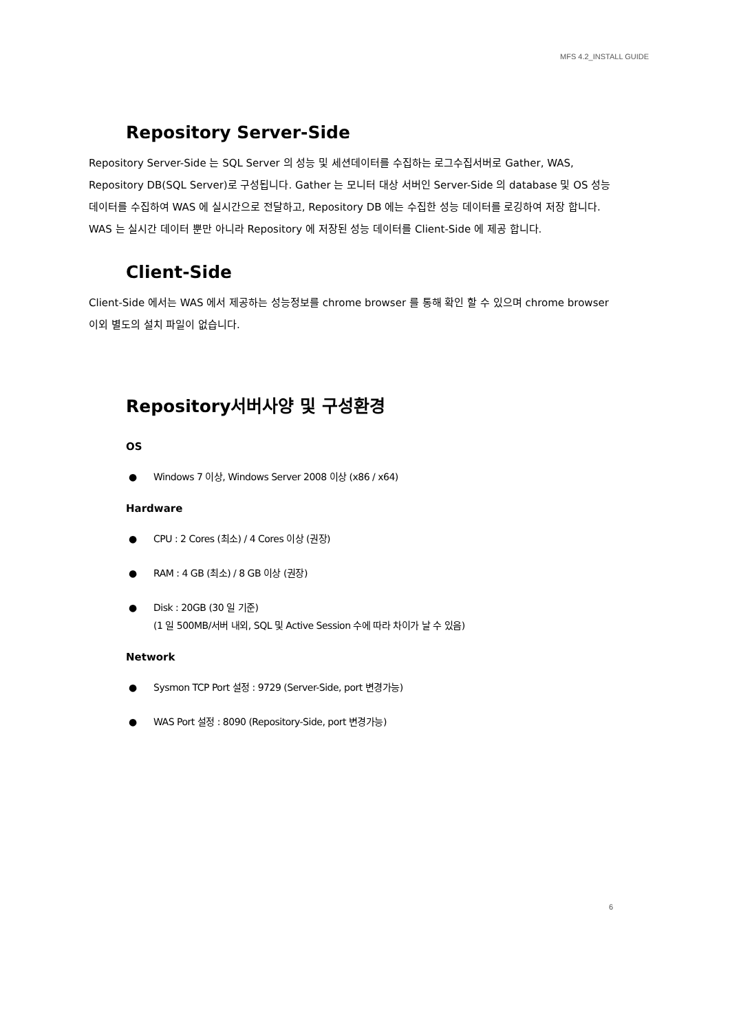MFS 4.2_INSTALL GUIDE
Repository Server-Side
Repository Server-Side 는 SQL Server 의 성능 및 세션데이터를 수집하는 로그수집서버로 Gather, WAS, Repository DB(SQL Server)로 구성됩니다. Gather 는 모니터 대상 서버인 Server-Side 의 database 및 OS 성능 데이터를 수집하여 WAS 에 실시간으로 전달하고, Repository DB 에는 수집한 성능 데이터를 로깅하여 저장 합니다. WAS 는 실시간 데이터 뿐만 아니라 Repository 에 저장된 성능 데이터를 Client-Side 에 제공 합니다.
Client-Side
Client-Side 에서는 WAS 에서 제공하는 성능정보를 chrome browser 를 통해 확인 할 수 있으며 chrome browser 이외 별도의 설치 파일이 없습니다.
Repository서버사양 및 구성환경
OS
● Windows 7 이상, Windows Server 2008 이상 (x86 / x64)
Hardware
● CPU : 2 Cores (최소) / 4 Cores 이상 (권장)
● RAM : 4 GB (최소) / 8 GB 이상 (권장)
● Disk : 20GB (30 일 기준)
(1 일 500MB/서버 내외, SQL 및 Active Session 수에 따라 차이가 날 수 있음)
Network
● Sysmon TCP Port 설정 : 9729 (Server-Side, port 변경가능)
● WAS Port 설정 : 8090 (Repository-Side, port 변경가능)
6